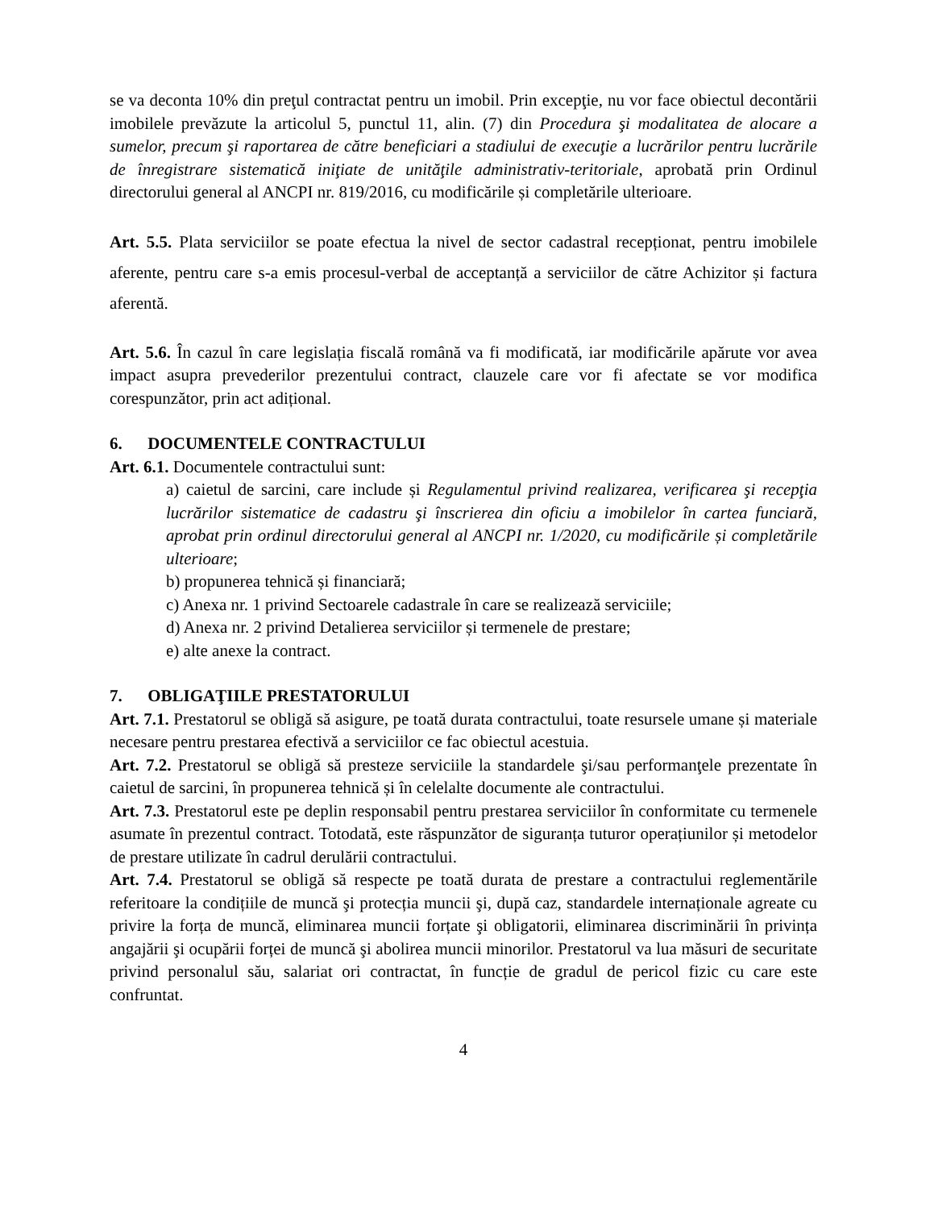se va deconta 10% din preţul contractat pentru un imobil. Prin excepţie, nu vor face obiectul decontării imobilele prevăzute la articolul 5, punctul 11, alin. (7) din Procedura şi modalitatea de alocare a sumelor, precum şi raportarea de către beneficiari a stadiului de execuţie a lucrărilor pentru lucrările de înregistrare sistematică iniţiate de unităţile administrativ-teritoriale, aprobată prin Ordinul directorului general al ANCPI nr. 819/2016, cu modificările și completările ulterioare.
Art. 5.5. Plata serviciilor se poate efectua la nivel de sector cadastral recepționat, pentru imobilele aferente, pentru care s-a emis procesul-verbal de acceptanță a serviciilor de către Achizitor și factura aferentă.
Art. 5.6. În cazul în care legislația fiscală română va fi modificată, iar modificările apărute vor avea impact asupra prevederilor prezentului contract, clauzele care vor fi afectate se vor modifica corespunzător, prin act adițional.
6. DOCUMENTELE CONTRACTULUI
Art. 6.1. Documentele contractului sunt:
a) caietul de sarcini, care include și Regulamentul privind realizarea, verificarea şi recepţia lucrărilor sistematice de cadastru şi înscrierea din oficiu a imobilelor în cartea funciară, aprobat prin ordinul directorului general al ANCPI nr. 1/2020, cu modificările și completările ulterioare;
b) propunerea tehnică și financiară;
c) Anexa nr. 1 privind Sectoarele cadastrale în care se realizează serviciile;
d) Anexa nr. 2 privind Detalierea serviciilor și termenele de prestare;
e) alte anexe la contract.
7. OBLIGAŢIILE PRESTATORULUI
Art. 7.1. Prestatorul se obligă să asigure, pe toată durata contractului, toate resursele umane și materiale necesare pentru prestarea efectivă a serviciilor ce fac obiectul acestuia.
Art. 7.2. Prestatorul se obligă să presteze serviciile la standardele şi/sau performanţele prezentate în caietul de sarcini, în propunerea tehnică și în celelalte documente ale contractului.
Art. 7.3. Prestatorul este pe deplin responsabil pentru prestarea serviciilor în conformitate cu termenele asumate în prezentul contract. Totodată, este răspunzător de siguranța tuturor operațiunilor și metodelor de prestare utilizate în cadrul derulării contractului.
Art. 7.4. Prestatorul se obligă să respecte pe toată durata de prestare a contractului reglementările referitoare la condițiile de muncă şi protecția muncii şi, după caz, standardele internaționale agreate cu privire la forța de muncă, eliminarea muncii forțate şi obligatorii, eliminarea discriminării în privința angajării şi ocupării forței de muncă şi abolirea muncii minorilor. Prestatorul va lua măsuri de securitate privind personalul său, salariat ori contractat, în funcție de gradul de pericol fizic cu care este confruntat.
4